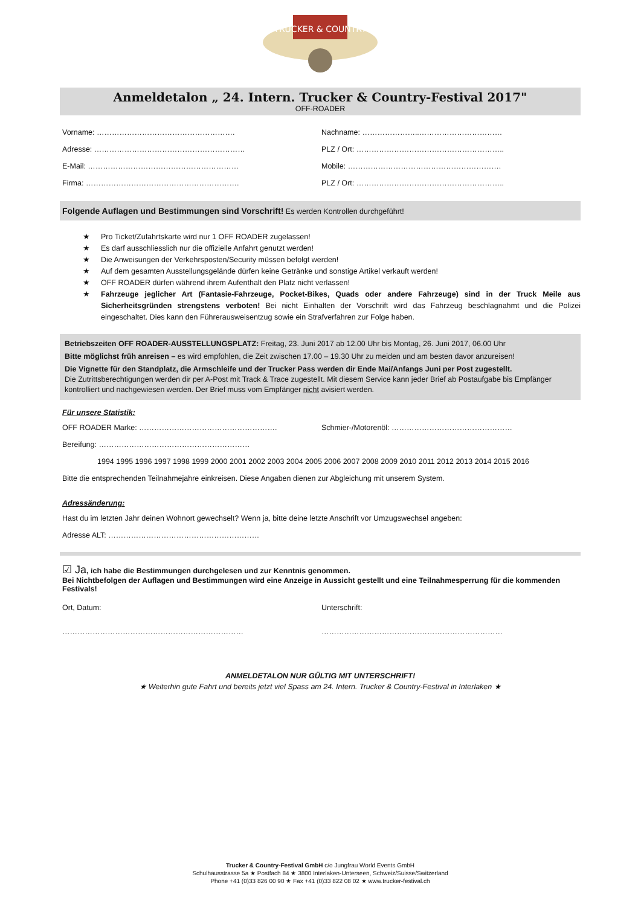TRUCKER & COUNTRY
Anmeldetalon „ 24. Intern. Trucker & Country-Festival 2017"
OFF-ROADER
Vorname: ………………………………………………. Nachname: …………………..……………………………
Adresse: …………………………………………………… PLZ / Ort: …………………………………………………..
E-Mail: …………………………………………………… Mobile: …………………………………………………….
Firma: ……………………………………………………. PLZ / Ort: …………………………………………………..
Folgende Auflagen und Bestimmungen sind Vorschrift! Es werden Kontrollen durchgeführt!
★ Pro Ticket/Zufahrtskarte wird nur 1 OFF ROADER zugelassen!
★ Es darf ausschliesslich nur die offizielle Anfahrt genutzt werden!
★ Die Anweisungen der Verkehrsposten/Security müssen befolgt werden!
★ Auf dem gesamten Ausstellungsgelände dürfen keine Getränke und sonstige Artikel verkauft werden!
★ OFF ROADER dürfen während ihrem Aufenthalt den Platz nicht verlassen!
★ Fahrzeuge jeglicher Art (Fantasie-Fahrzeuge, Pocket-Bikes, Quads oder andere Fahrzeuge) sind in der Truck Meile aus Sicherheitsgründen strengstens verboten! Bei nicht Einhalten der Vorschrift wird das Fahrzeug beschlagnahmt und die Polizei eingeschaltet. Dies kann den Führerausweisentzug sowie ein Strafverfahren zur Folge haben.
Betriebszeiten OFF ROADER-AUSSTELLUNGSPLATZ: Freitag, 23. Juni 2017 ab 12.00 Uhr bis Montag, 26. Juni 2017, 06.00 Uhr
Bitte möglichst früh anreisen – es wird empfohlen, die Zeit zwischen 17.00 – 19.30 Uhr zu meiden und am besten davor anzureisen!
Die Vignette für den Standplatz, die Armschleife und der Trucker Pass werden dir Ende Mai/Anfangs Juni per Post zugestellt.
Die Zutrittsberechtigungen werden dir per A-Post mit Track & Trace zugestellt. Mit diesem Service kann jeder Brief ab Postaufgabe bis Empfänger kontrolliert und nachgewiesen werden. Der Brief muss vom Empfänger nicht avisiert werden.
Für unsere Statistik:
OFF ROADER Marke: ………………………………………………. Schmier-/Motorenöl: …………………………………………
Bereifung: ……………………………………………………
1994 1995 1996 1997 1998 1999 2000 2001 2002 2003 2004 2005 2006 2007 2008 2009 2010 2011 2012 2013 2014 2015 2016
Bitte die entsprechenden Teilnahmejahre einkreisen. Diese Angaben dienen zur Abgleichung mit unserem System.
Adressänderung:
Hast du im letzten Jahr deinen Wohnort gewechselt? Wenn ja, bitte deine letzte Anschrift vor Umzugswechsel angeben:
Adresse ALT: ……………………………………………………
☑ Ja, ich habe die Bestimmungen durchgelesen und zur Kenntnis genommen.
Bei Nichtbefolgen der Auflagen und Bestimmungen wird eine Anzeige in Aussicht gestellt und eine Teilnahmesperrung für die kommenden Festivals!
Ort, Datum: Unterschrift:
……………………………………………………………… ………………………………………………………………
ANMELDETALON NUR GÜLTIG MIT UNTERSCHRIFT!
★ Weiterhin gute Fahrt und bereits jetzt viel Spass am 24. Intern. Trucker & Country-Festival in Interlaken ★
Trucker & Country-Festival GmbH c/o Jungfrau World Events GmbH
Schulhausstrasse 5a ★ Postfach 84 ★ 3800 Interlaken-Unterseen, Schweiz/Suisse/Switzerland
Phone +41 (0)33 826 00 90 ★ Fax +41 (0)33 822 08 02 ★ www.trucker-festival.ch